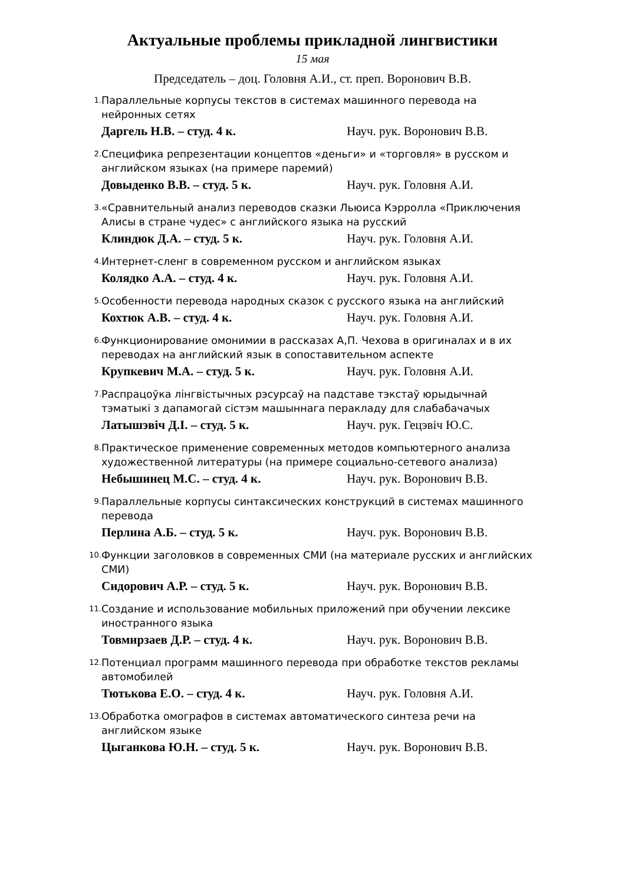Актуальные проблемы прикладной лингвистики
15 мая
Председатель – доц. Головня А.И., ст. преп. Воронович В.В.
1. Параллельные корпусы текстов в системах машинного перевода на нейронных сетях
Даргель Н.В. – студ. 4 к. Науч. рук. Воронович В.В.
2. Специфика репрезентации концептов «деньги» и «торговля» в русском и английском языках (на примере паремий)
Довыденко В.В. – студ. 5 к. Науч. рук. Головня А.И.
3. «Сравнительный анализ переводов сказки Льюиса Кэрролла «Приключения Алисы в стране чудес» с английского языка на русский
Клиндюк Д.А. – студ. 5 к. Науч. рук. Головня А.И.
4. Интернет-сленг в современном русском и английском языках
Колядко А.А. – студ. 4 к. Науч. рук. Головня А.И.
5. Особенности перевода народных сказок с русского языка на английский
Кохтюк А.В. – студ. 4 к. Науч. рук. Головня А.И.
6. Функционирование омонимии в рассказах А,П. Чехова в оригиналах и в их переводах на английский язык в сопоставительном аспекте
Крупкевич М.А. – студ. 5 к. Науч. рук. Головня А.И.
7. Распрацоўка лінгвістычных рэсурсаў на падставе тэкстаў юрыдычнай тэматыкі з дапамогай сістэм машыннага перакладу для слабабачачых
Латышэвіч Д.І. – студ. 5 к. Науч. рук. Гецэвіч Ю.С.
8. Практическое применение современных методов компьютерного анализа художественной литературы (на примере социально-сетевого анализа)
Небышинец М.С. – студ. 4 к. Науч. рук. Воронович В.В.
9. Параллельные корпусы синтаксических конструкций в системах машинного перевода
Перлина А.Б. – студ. 5 к. Науч. рук. Воронович В.В.
10. Функции заголовков в современных СМИ (на материале русских и английских СМИ)
Сидорович А.Р. – студ. 5 к. Науч. рук. Воронович В.В.
11. Создание и использование мобильных приложений при обучении лексике иностранного языка
Товмирзаев Д.Р. – студ. 4 к. Науч. рук. Воронович В.В.
12. Потенциал программ машинного перевода при обработке текстов рекламы автомобилей
Тютькова Е.О. – студ. 4 к. Науч. рук. Головня А.И.
13. Обработка омографов в системах автоматического синтеза речи на английском языке
Цыганкова Ю.Н. – студ. 5 к. Науч. рук. Воронович В.В.